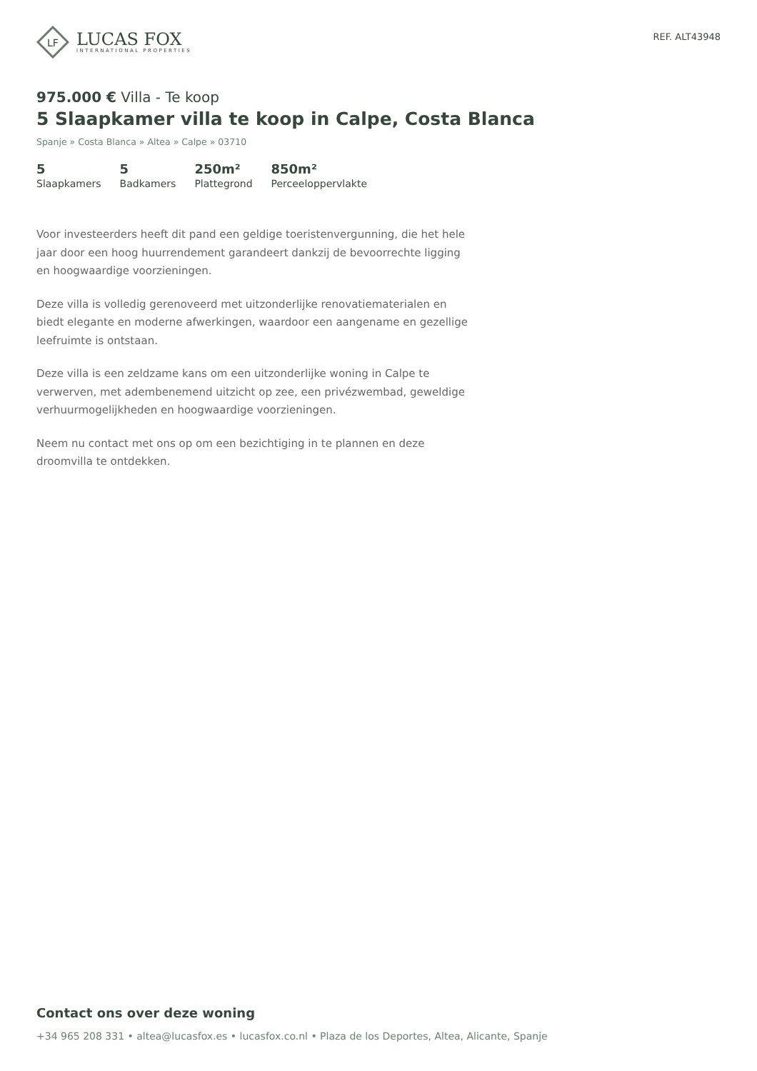LF
LUCAS FOX
INTERNATIONAL PROPERTIES
REF. ALT43948
975.000 € Villa - Te koop
5 Slaapkamer villa te koop in Calpe, Costa Blanca
Spanje » Costa Blanca » Altea » Calpe » 03710
5
Slaapkamers
5
Badkamers
250m²
Plattegrond
850m²
Perceeloppervlakte
Voor investeerders heeft dit pand een geldige toeristenvergunning, die het hele jaar door een hoog huurrendement garandeert dankzij de bevoorrechte ligging en hoogwaardige voorzieningen.
Deze villa is volledig gerenoveerd met uitzonderlijke renovatiematerialen en biedt elegante en moderne afwerkingen, waardoor een aangename en gezellige leefruimte is ontstaan.
Deze villa is een zeldzame kans om een uitzonderlijke woning in Calpe te verwerven, met adembenemend uitzicht op zee, een privézwembad, geweldige verhuurmogelijkheden en hoogwaardige voorzieningen.
Neem nu contact met ons op om een bezichtiging in te plannen en deze droomvilla te ontdekken.
Contact ons over deze woning
+34 965 208 331 • altea@lucasfox.es • lucasfox.co.nl • Plaza de los Deportes, Altea, Alicante, Spanje